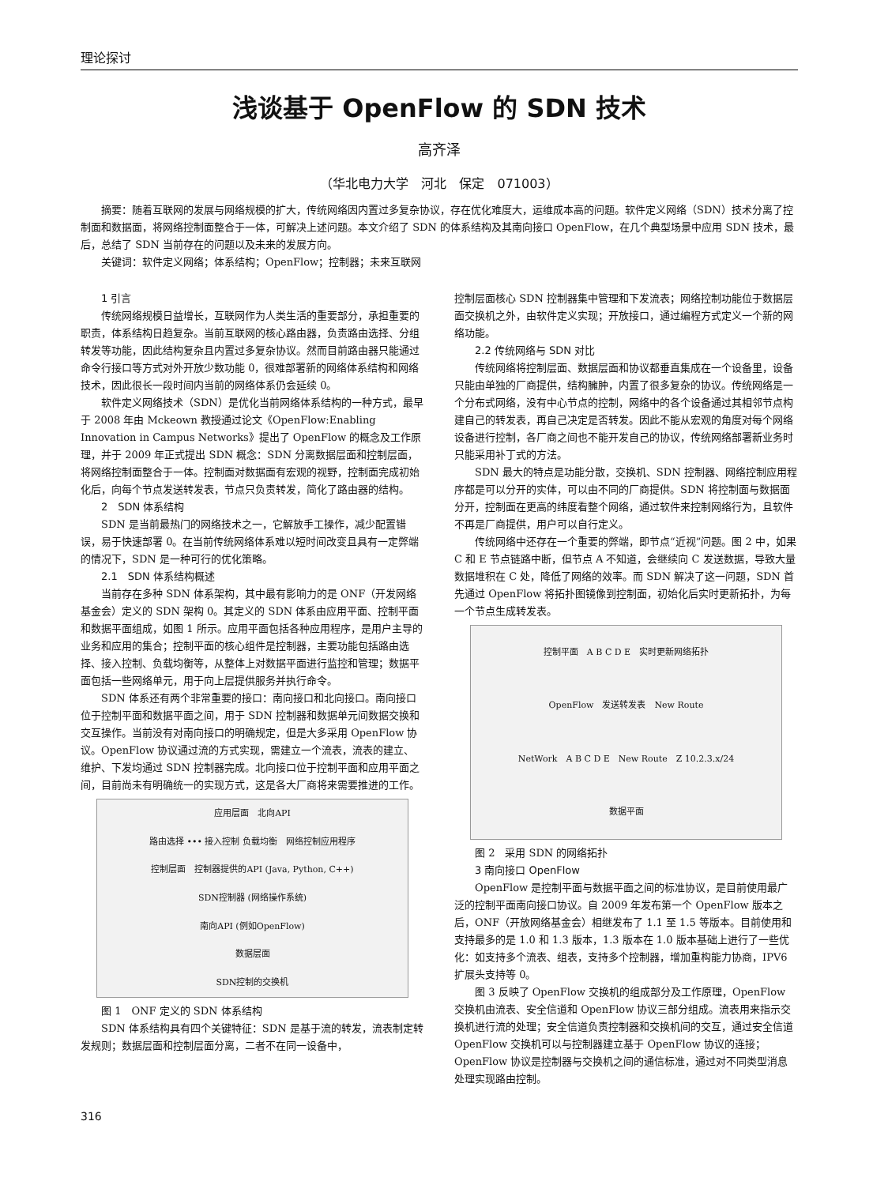理论探讨
浅谈基于 OpenFlow 的 SDN 技术
高齐泽
（华北电力大学　河北　保定　071003）
摘要：随着互联网的发展与网络规模的扩大，传统网络因内置过多复杂协议，存在优化难度大，运维成本高的问题。软件定义网络（SDN）技术分离了控制面和数据面，将网络控制面整合于一体，可解决上述问题。本文介绍了 SDN 的体系结构及其南向接口 OpenFlow，在几个典型场景中应用 SDN 技术，最后，总结了 SDN 当前存在的问题以及未来的发展方向。
关键词：软件定义网络；体系结构；OpenFlow；控制器；未来互联网
1 引言
传统网络规模日益增长，互联网作为人类生活的重要部分，承担重要的职责，体系结构日趋复杂。当前互联网的核心路由器，负责路由选择、分组转发等功能，因此结构复杂且内置过多复杂协议。然而目前路由器只能通过命令行接口等方式对外开放少数功能 0，很难部署新的网络体系结构和网络技术，因此很长一段时间内当前的网络体系仍会延续 0。
软件定义网络技术（SDN）是优化当前网络体系结构的一种方式，最早于 2008 年由 Mckeown 教授通过论文《OpenFlow:Enabling Innovation in Campus Networks》提出了 OpenFlow 的概念及工作原理，并于 2009 年正式提出 SDN 概念：SDN 分离数据层面和控制层面，将网络控制面整合于一体。控制面对数据面有宏观的视野，控制面完成初始化后，向每个节点发送转发表，节点只负责转发，简化了路由器的结构。
2　SDN 体系结构
SDN 是当前最热门的网络技术之一，它解放手工操作，减少配置错误，易于快速部署 0。在当前传统网络体系难以短时间改变且具有一定弊端的情况下，SDN 是一种可行的优化策略。
2.1　SDN 体系结构概述
当前存在多种 SDN 体系架构，其中最有影响力的是 ONF（开发网络基金会）定义的 SDN 架构 0。其定义的 SDN 体系由应用平面、控制平面和数据平面组成，如图 1 所示。应用平面包括各种应用程序，是用户主导的业务和应用的集合；控制平面的核心组件是控制器，主要功能包括路由选择、接入控制、负载均衡等，从整体上对数据平面进行监控和管理；数据平面包括一些网络单元，用于向上层提供服务并执行命令。
SDN 体系还有两个非常重要的接口：南向接口和北向接口。南向接口位于控制平面和数据平面之间，用于 SDN 控制器和数据单元间数据交换和交互操作。当前没有对南向接口的明确规定，但是大多采用 OpenFlow 协议。OpenFlow 协议通过流的方式实现，需建立一个流表，流表的建立、维护、下发均通过 SDN 控制器完成。北向接口位于控制平面和应用平面之间，目前尚未有明确统一的实现方式，这是各大厂商将来需要推进的工作。
应用层面　北向API
路由选择 ••• 接入控制 负载均衡　网络控制应用程序
控制层面　控制器提供的API (Java, Python, C++)
SDN控制器 (网络操作系统)
南向API (例如OpenFlow)
数据层面
SDN控制的交换机
图 1　ONF 定义的 SDN 体系结构
SDN 体系结构具有四个关键特征：SDN 是基于流的转发，流表制定转发规则；数据层面和控制层面分离，二者不在同一设备中，
控制层面核心 SDN 控制器集中管理和下发流表；网络控制功能位于数据层面交换机之外，由软件定义实现；开放接口，通过编程方式定义一个新的网络功能。
2.2 传统网络与 SDN 对比
传统网络将控制层面、数据层面和协议都垂直集成在一个设备里，设备只能由单独的厂商提供，结构臃肿，内置了很多复杂的协议。传统网络是一个分布式网络，没有中心节点的控制，网络中的各个设备通过其相邻节点构建自己的转发表，再自己决定是否转发。因此不能从宏观的角度对每个网络设备进行控制，各厂商之间也不能开发自己的协议，传统网络部署新业务时只能采用补丁式的方法。
SDN 最大的特点是功能分散，交换机、SDN 控制器、网络控制应用程序都是可以分开的实体，可以由不同的厂商提供。SDN 将控制面与数据面分开，控制面在更高的纬度看整个网络，通过软件来控制网络行为，且软件不再是厂商提供，用户可以自行定义。
传统网络中还存在一个重要的弊端，即节点“近视”问题。图 2 中，如果 C 和 E 节点链路中断，但节点 A 不知道，会继续向 C 发送数据，导致大量数据堆积在 C 处，降低了网络的效率。而 SDN 解决了这一问题，SDN 首先通过 OpenFlow 将拓扑图镜像到控制面，初始化后实时更新拓扑，为每一个节点生成转发表。
控制平面　A B C D E　实时更新网络拓扑
OpenFlow　发送转发表　New Route
NetWork　A B C D E　New Route　Z 10.2.3.x/24
数据平面
图 2　采用 SDN 的网络拓扑
3 南向接口 OpenFlow
OpenFlow 是控制平面与数据平面之间的标准协议，是目前使用最广泛的控制平面南向接口协议。自 2009 年发布第一个 OpenFlow 版本之后，ONF（开放网络基金会）相继发布了 1.1 至 1.5 等版本。目前使用和支持最多的是 1.0 和 1.3 版本，1.3 版本在 1.0 版本基础上进行了一些优化：如支持多个流表、组表，支持多个控制器，增加重构能力协商，IPV6 扩展头支持等 0。
图 3 反映了 OpenFlow 交换机的组成部分及工作原理，OpenFlow 交换机由流表、安全信道和 OpenFlow 协议三部分组成。流表用来指示交换机进行流的处理；安全信道负责控制器和交换机间的交互，通过安全信道 OpenFlow 交换机可以与控制器建立基于 OpenFlow 协议的连接；OpenFlow 协议是控制器与交换机之间的通信标准，通过对不同类型消息处理实现路由控制。
316